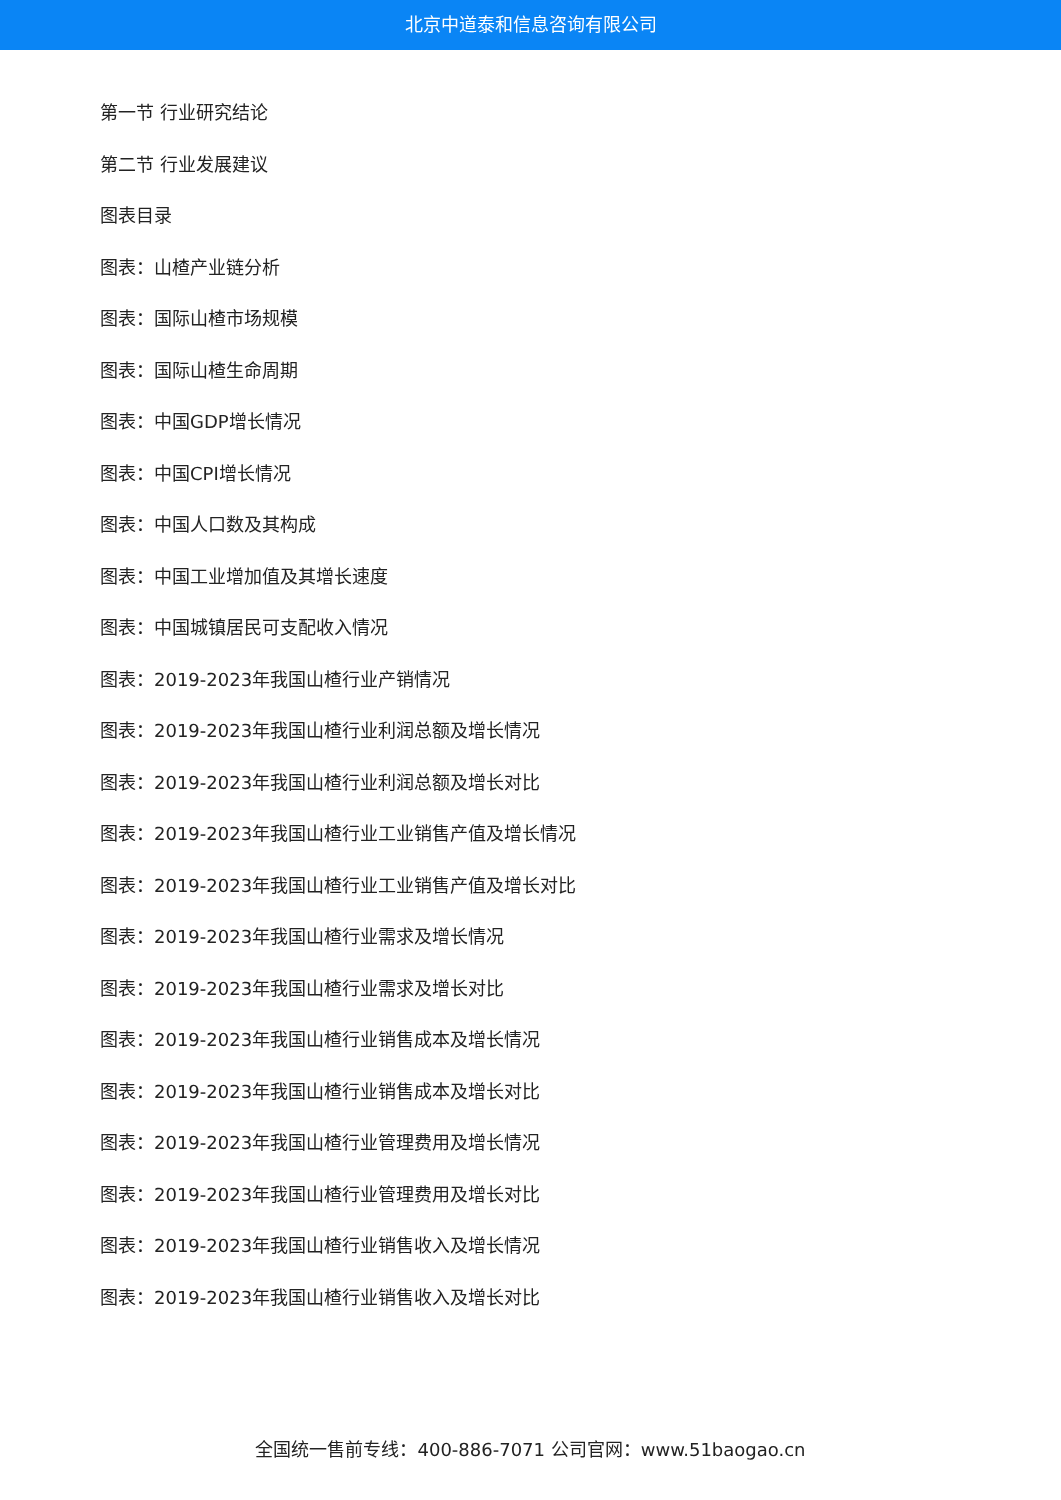北京中道泰和信息咨询有限公司
第一节 行业研究结论
第二节 行业发展建议
图表目录
图表：山楂产业链分析
图表：国际山楂市场规模
图表：国际山楂生命周期
图表：中国GDP增长情况
图表：中国CPI增长情况
图表：中国人口数及其构成
图表：中国工业增加值及其增长速度
图表：中国城镇居民可支配收入情况
图表：2019-2023年我国山楂行业产销情况
图表：2019-2023年我国山楂行业利润总额及增长情况
图表：2019-2023年我国山楂行业利润总额及增长对比
图表：2019-2023年我国山楂行业工业销售产值及增长情况
图表：2019-2023年我国山楂行业工业销售产值及增长对比
图表：2019-2023年我国山楂行业需求及增长情况
图表：2019-2023年我国山楂行业需求及增长对比
图表：2019-2023年我国山楂行业销售成本及增长情况
图表：2019-2023年我国山楂行业销售成本及增长对比
图表：2019-2023年我国山楂行业管理费用及增长情况
图表：2019-2023年我国山楂行业管理费用及增长对比
图表：2019-2023年我国山楂行业销售收入及增长情况
图表：2019-2023年我国山楂行业销售收入及增长对比
全国统一售前专线：400-886-7071 公司官网：www.51baogao.cn